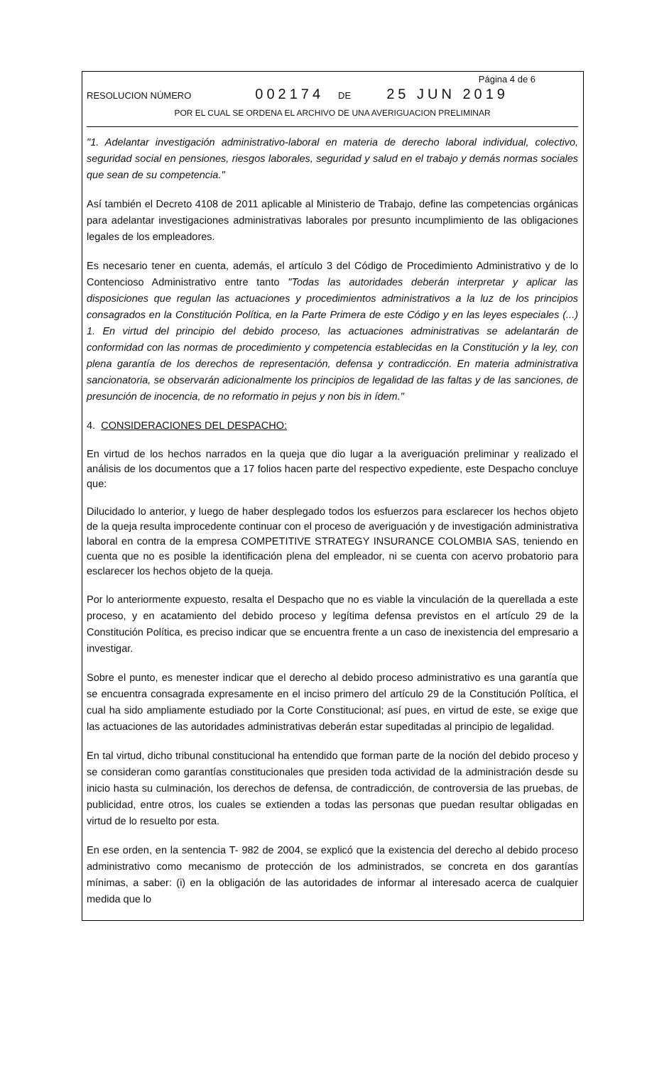Página 4 de 6
RESOLUCION NÚMERO 002174 DE 25 JUN 2019
POR EL CUAL SE ORDENA EL ARCHIVO DE UNA AVERIGUACION PRELIMINAR
"1. Adelantar investigación administrativo-laboral en materia de derecho laboral individual, colectivo, seguridad social en pensiones, riesgos laborales, seguridad y salud en el trabajo y demás normas sociales que sean de su competencia."
Así también el Decreto 4108 de 2011 aplicable al Ministerio de Trabajo, define las competencias orgánicas para adelantar investigaciones administrativas laborales por presunto incumplimiento de las obligaciones legales de los empleadores.
Es necesario tener en cuenta, además, el artículo 3 del Código de Procedimiento Administrativo y de lo Contencioso Administrativo entre tanto "Todas las autoridades deberán interpretar y aplicar las disposiciones que regulan las actuaciones y procedimientos administrativos a la luz de los principios consagrados en la Constitución Política, en la Parte Primera de este Código y en las leyes especiales (...) 1. En virtud del principio del debido proceso, las actuaciones administrativas se adelantarán de conformidad con las normas de procedimiento y competencia establecidas en la Constitución y la ley, con plena garantía de los derechos de representación, defensa y contradicción. En materia administrativa sancionatoria, se observarán adicionalmente los principios de legalidad de las faltas y de las sanciones, de presunción de inocencia, de no reformatio in pejus y non bis in ídem."
4. CONSIDERACIONES DEL DESPACHO:
En virtud de los hechos narrados en la queja que dio lugar a la averiguación preliminar y realizado el análisis de los documentos que a 17 folios hacen parte del respectivo expediente, este Despacho concluye que:
Dilucidado lo anterior, y luego de haber desplegado todos los esfuerzos para esclarecer los hechos objeto de la queja resulta improcedente continuar con el proceso de averiguación y de investigación administrativa laboral en contra de la empresa COMPETITIVE STRATEGY INSURANCE COLOMBIA SAS, teniendo en cuenta que no es posible la identificación plena del empleador, ni se cuenta con acervo probatorio para esclarecer los hechos objeto de la queja.
Por lo anteriormente expuesto, resalta el Despacho que no es viable la vinculación de la querellada a este proceso, y en acatamiento del debido proceso y legítima defensa previstos en el artículo 29 de la Constitución Política, es preciso indicar que se encuentra frente a un caso de inexistencia del empresario a investigar.
Sobre el punto, es menester indicar que el derecho al debido proceso administrativo es una garantía que se encuentra consagrada expresamente en el inciso primero del artículo 29 de la Constitución Política, el cual ha sido ampliamente estudiado por la Corte Constitucional; así pues, en virtud de este, se exige que las actuaciones de las autoridades administrativas deberán estar supeditadas al principio de legalidad.
En tal virtud, dicho tribunal constitucional ha entendido que forman parte de la noción del debido proceso y se consideran como garantías constitucionales que presiden toda actividad de la administración desde su inicio hasta su culminación, los derechos de defensa, de contradicción, de controversia de las pruebas, de publicidad, entre otros, los cuales se extienden a todas las personas que puedan resultar obligadas en virtud de lo resuelto por esta.
En ese orden, en la sentencia T- 982 de 2004, se explicó que la existencia del derecho al debido proceso administrativo como mecanismo de protección de los administrados, se concreta en dos garantías mínimas, a saber: (i) en la obligación de las autoridades de informar al interesado acerca de cualquier medida que lo